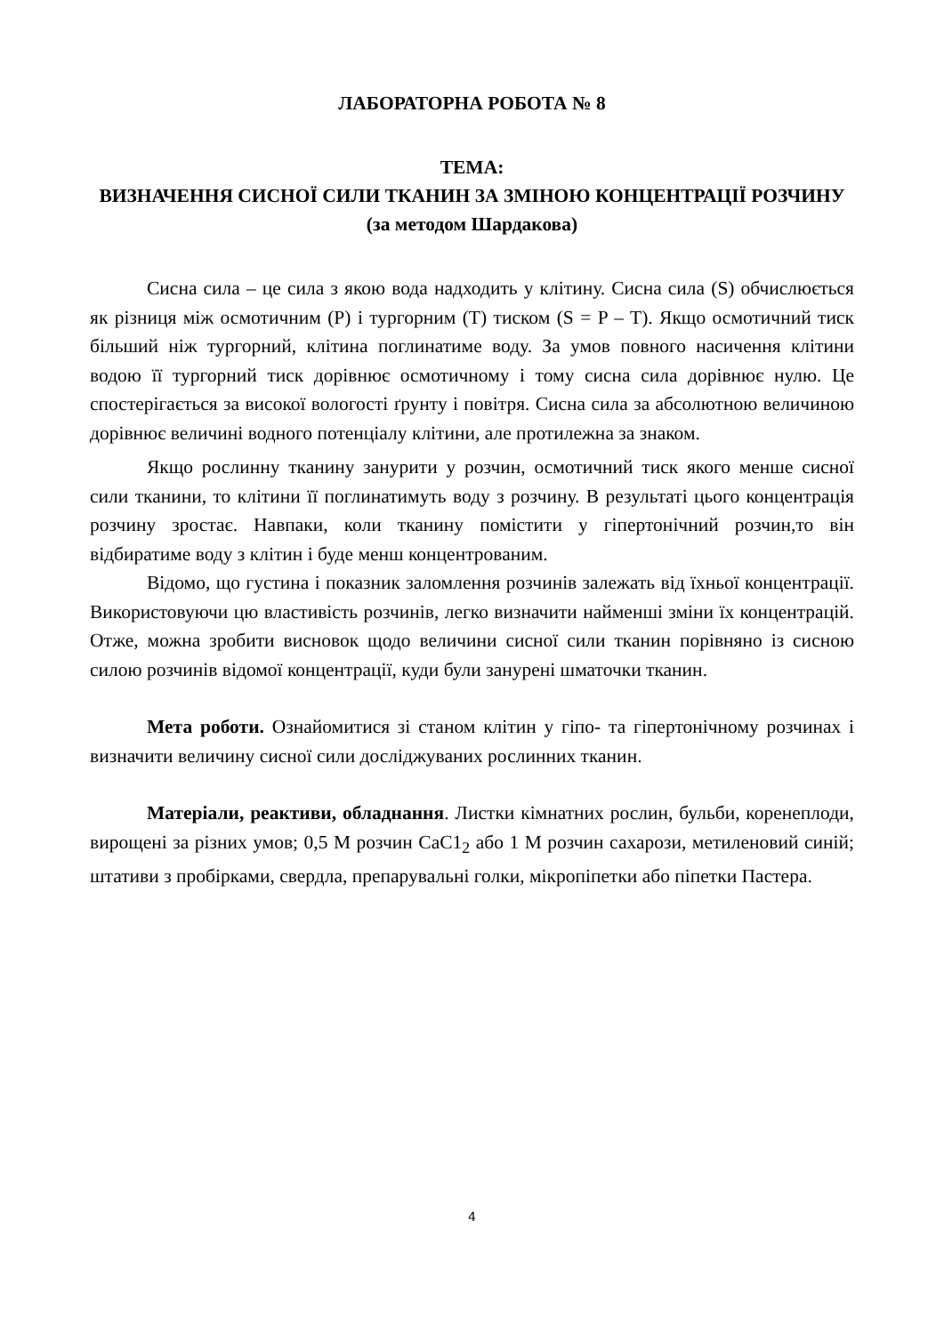ЛАБОРАТОРНА РОБОТА № 8
ТЕМА:
ВИЗНАЧЕННЯ СИСНОЇ СИЛИ ТКАНИН ЗА ЗМІНОЮ КОНЦЕНТРАЦІЇ РОЗЧИНУ (за методом Шардакова)
Сисна сила – це сила з якою вода надходить у клітину. Сисна сила (S) обчислюється як різниця між осмотичним (P) і тургорним (T) тиском (S = P – T). Якщо осмотичний тиск більший ніж тургорний, клітина поглинатиме воду. За умов повного насичення клітини водою її тургорний тиск дорівнює осмотичному і тому сисна сила дорівнює нулю. Це спостерігається за високої вологості ґрунту і повітря. Сисна сила за абсолютною величиною дорівнює величині водного потенціалу клітини, але протилежна за знаком.
Якщо рослинну тканину занурити у розчин, осмотичний тиск якого менше сисної сили тканини, то клітини її поглинатимуть воду з розчину. В результаті цього концентрація розчину зростає. Навпаки, коли тканину помістити у гіпертонічний розчин,то він відбиратиме воду з клітин і буде менш концентрованим.
Відомо, що густина і показник заломлення розчинів залежать від їхньої концентрації. Використовуючи цю властивість розчинів, легко визначити найменші зміни їх концентрацій. Отже, можна зробити висновок щодо величини сисної сили тканин порівняно із сисною силою розчинів відомої концентрації, куди були занурені шматочки тканин.
Мета роботи. Ознайомитися зі станом клітин у гіпо- та гіпертонічному розчинах і визначити величину сисної сили досліджуваних рослинних тканин.
Матеріали, реактиви, обладнання. Листки кімнатних рослин, бульби, коренеплоди, вирощені за різних умов; 0,5 М розчин СаС1<sub>2</sub> або 1 М розчин сахарози, метиленовий синій; штативи з пробірками, свердла, препарувальні голки, мікропіпетки або піпетки Пастера.
4